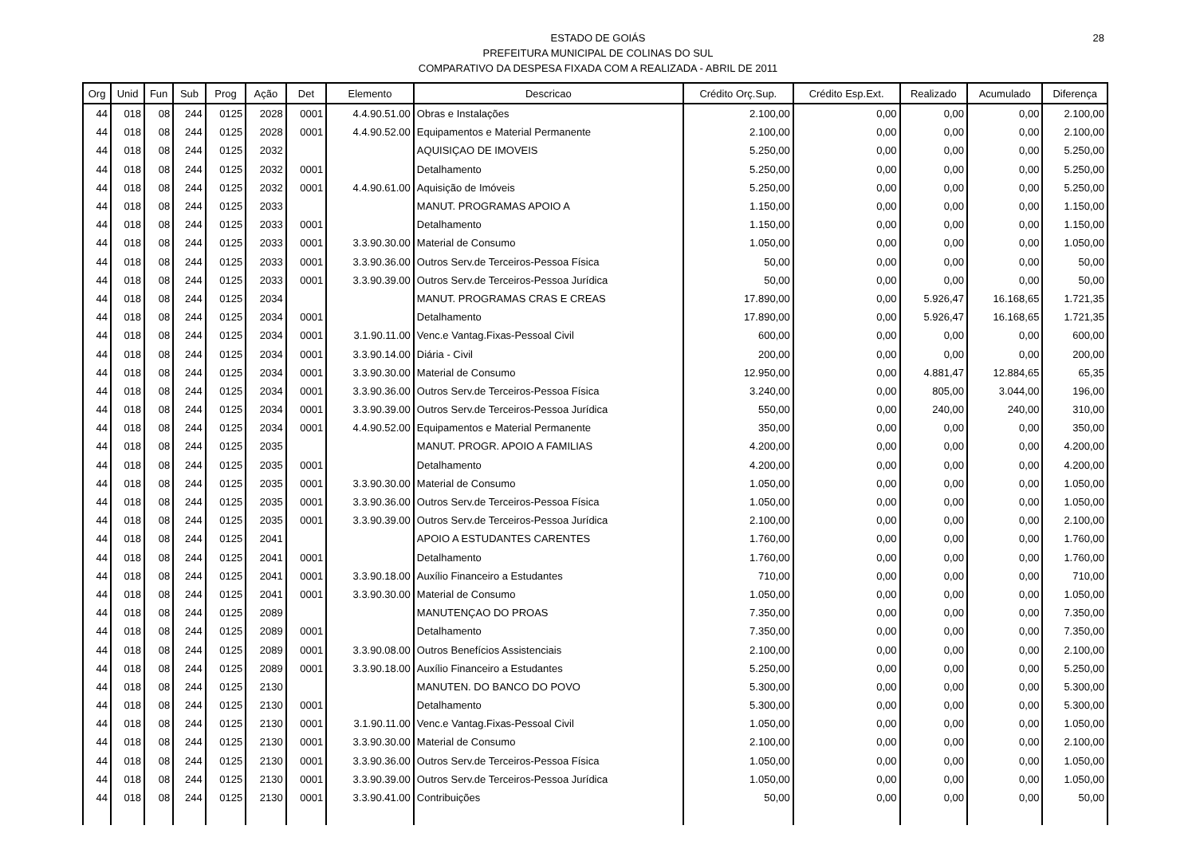28 ESTADO DE GOIÁS
PREFEITURA MUNICIPAL DE COLINAS DO SUL
COMPARATIVO DA DESPESA FIXADA COM A REALIZADA - ABRIL DE 2011
| Org | Unid | Fun | Sub | Prog | Ação | Det | Elemento | Descricao | Crédito Orç.Sup. | Crédito Esp.Ext. | Realizado | Acumulado | Diferença |
| --- | --- | --- | --- | --- | --- | --- | --- | --- | --- | --- | --- | --- | --- |
| 44 | 018 | 08 | 244 | 0125 | 2028 | 0001 | 4.4.90.51.00 | Obras e Instalações | 2.100,00 | 0,00 | 0,00 | 0,00 | 2.100,00 |
| 44 | 018 | 08 | 244 | 0125 | 2028 | 0001 | 4.4.90.52.00 | Equipamentos e Material Permanente | 2.100,00 | 0,00 | 0,00 | 0,00 | 2.100,00 |
| 44 | 018 | 08 | 244 | 0125 | 2032 | | | AQUISIÇAO DE IMOVEIS | 5.250,00 | 0,00 | 0,00 | 0,00 | 5.250,00 |
| 44 | 018 | 08 | 244 | 0125 | 2032 | 0001 | | Detalhamento | 5.250,00 | 0,00 | 0,00 | 0,00 | 5.250,00 |
| 44 | 018 | 08 | 244 | 0125 | 2032 | 0001 | 4.4.90.61.00 | Aquisição de Imóveis | 5.250,00 | 0,00 | 0,00 | 0,00 | 5.250,00 |
| 44 | 018 | 08 | 244 | 0125 | 2033 | | | MANUT. PROGRAMAS APOIO A | 1.150,00 | 0,00 | 0,00 | 0,00 | 1.150,00 |
| 44 | 018 | 08 | 244 | 0125 | 2033 | 0001 | | Detalhamento | 1.150,00 | 0,00 | 0,00 | 0,00 | 1.150,00 |
| 44 | 018 | 08 | 244 | 0125 | 2033 | 0001 | 3.3.90.30.00 | Material de Consumo | 1.050,00 | 0,00 | 0,00 | 0,00 | 1.050,00 |
| 44 | 018 | 08 | 244 | 0125 | 2033 | 0001 | 3.3.90.36.00 | Outros Serv.de Terceiros-Pessoa Física | 50,00 | 0,00 | 0,00 | 0,00 | 50,00 |
| 44 | 018 | 08 | 244 | 0125 | 2033 | 0001 | 3.3.90.39.00 | Outros Serv.de Terceiros-Pessoa Jurídica | 50,00 | 0,00 | 0,00 | 0,00 | 50,00 |
| 44 | 018 | 08 | 244 | 0125 | 2034 | | | MANUT. PROGRAMAS CRAS E CREAS | 17.890,00 | 0,00 | 5.926,47 | 16.168,65 | 1.721,35 |
| 44 | 018 | 08 | 244 | 0125 | 2034 | 0001 | | Detalhamento | 17.890,00 | 0,00 | 5.926,47 | 16.168,65 | 1.721,35 |
| 44 | 018 | 08 | 244 | 0125 | 2034 | 0001 | 3.1.90.11.00 | Venc.e Vantag.Fixas-Pessoal Civil | 600,00 | 0,00 | 0,00 | 0,00 | 600,00 |
| 44 | 018 | 08 | 244 | 0125 | 2034 | 0001 | 3.3.90.14.00 | Diária - Civil | 200,00 | 0,00 | 0,00 | 0,00 | 200,00 |
| 44 | 018 | 08 | 244 | 0125 | 2034 | 0001 | 3.3.90.30.00 | Material de Consumo | 12.950,00 | 0,00 | 4.881,47 | 12.884,65 | 65,35 |
| 44 | 018 | 08 | 244 | 0125 | 2034 | 0001 | 3.3.90.36.00 | Outros Serv.de Terceiros-Pessoa Física | 3.240,00 | 0,00 | 805,00 | 3.044,00 | 196,00 |
| 44 | 018 | 08 | 244 | 0125 | 2034 | 0001 | 3.3.90.39.00 | Outros Serv.de Terceiros-Pessoa Jurídica | 550,00 | 0,00 | 240,00 | 240,00 | 310,00 |
| 44 | 018 | 08 | 244 | 0125 | 2034 | 0001 | 4.4.90.52.00 | Equipamentos e Material Permanente | 350,00 | 0,00 | 0,00 | 0,00 | 350,00 |
| 44 | 018 | 08 | 244 | 0125 | 2035 | | | MANUT. PROGR. APOIO A FAMILIAS | 4.200,00 | 0,00 | 0,00 | 0,00 | 4.200,00 |
| 44 | 018 | 08 | 244 | 0125 | 2035 | 0001 | | Detalhamento | 4.200,00 | 0,00 | 0,00 | 0,00 | 4.200,00 |
| 44 | 018 | 08 | 244 | 0125 | 2035 | 0001 | 3.3.90.30.00 | Material de Consumo | 1.050,00 | 0,00 | 0,00 | 0,00 | 1.050,00 |
| 44 | 018 | 08 | 244 | 0125 | 2035 | 0001 | 3.3.90.36.00 | Outros Serv.de Terceiros-Pessoa Física | 1.050,00 | 0,00 | 0,00 | 0,00 | 1.050,00 |
| 44 | 018 | 08 | 244 | 0125 | 2035 | 0001 | 3.3.90.39.00 | Outros Serv.de Terceiros-Pessoa Jurídica | 2.100,00 | 0,00 | 0,00 | 0,00 | 2.100,00 |
| 44 | 018 | 08 | 244 | 0125 | 2041 | | | APOIO A ESTUDANTES CARENTES | 1.760,00 | 0,00 | 0,00 | 0,00 | 1.760,00 |
| 44 | 018 | 08 | 244 | 0125 | 2041 | 0001 | | Detalhamento | 1.760,00 | 0,00 | 0,00 | 0,00 | 1.760,00 |
| 44 | 018 | 08 | 244 | 0125 | 2041 | 0001 | 3.3.90.18.00 | Auxílio Financeiro a Estudantes | 710,00 | 0,00 | 0,00 | 0,00 | 710,00 |
| 44 | 018 | 08 | 244 | 0125 | 2041 | 0001 | 3.3.90.30.00 | Material de Consumo | 1.050,00 | 0,00 | 0,00 | 0,00 | 1.050,00 |
| 44 | 018 | 08 | 244 | 0125 | 2089 | | | MANUTENÇAO DO PROAS | 7.350,00 | 0,00 | 0,00 | 0,00 | 7.350,00 |
| 44 | 018 | 08 | 244 | 0125 | 2089 | 0001 | | Detalhamento | 7.350,00 | 0,00 | 0,00 | 0,00 | 7.350,00 |
| 44 | 018 | 08 | 244 | 0125 | 2089 | 0001 | 3.3.90.08.00 | Outros Benefícios Assistenciais | 2.100,00 | 0,00 | 0,00 | 0,00 | 2.100,00 |
| 44 | 018 | 08 | 244 | 0125 | 2089 | 0001 | 3.3.90.18.00 | Auxílio Financeiro a Estudantes | 5.250,00 | 0,00 | 0,00 | 0,00 | 5.250,00 |
| 44 | 018 | 08 | 244 | 0125 | 2130 | | | MANUTEN. DO BANCO DO POVO | 5.300,00 | 0,00 | 0,00 | 0,00 | 5.300,00 |
| 44 | 018 | 08 | 244 | 0125 | 2130 | 0001 | | Detalhamento | 5.300,00 | 0,00 | 0,00 | 0,00 | 5.300,00 |
| 44 | 018 | 08 | 244 | 0125 | 2130 | 0001 | 3.1.90.11.00 | Venc.e Vantag.Fixas-Pessoal Civil | 1.050,00 | 0,00 | 0,00 | 0,00 | 1.050,00 |
| 44 | 018 | 08 | 244 | 0125 | 2130 | 0001 | 3.3.90.30.00 | Material de Consumo | 2.100,00 | 0,00 | 0,00 | 0,00 | 2.100,00 |
| 44 | 018 | 08 | 244 | 0125 | 2130 | 0001 | 3.3.90.36.00 | Outros Serv.de Terceiros-Pessoa Física | 1.050,00 | 0,00 | 0,00 | 0,00 | 1.050,00 |
| 44 | 018 | 08 | 244 | 0125 | 2130 | 0001 | 3.3.90.39.00 | Outros Serv.de Terceiros-Pessoa Jurídica | 1.050,00 | 0,00 | 0,00 | 0,00 | 1.050,00 |
| 44 | 018 | 08 | 244 | 0125 | 2130 | 0001 | 3.3.90.41.00 | Contribuições | 50,00 | 0,00 | 0,00 | 0,00 | 50,00 |